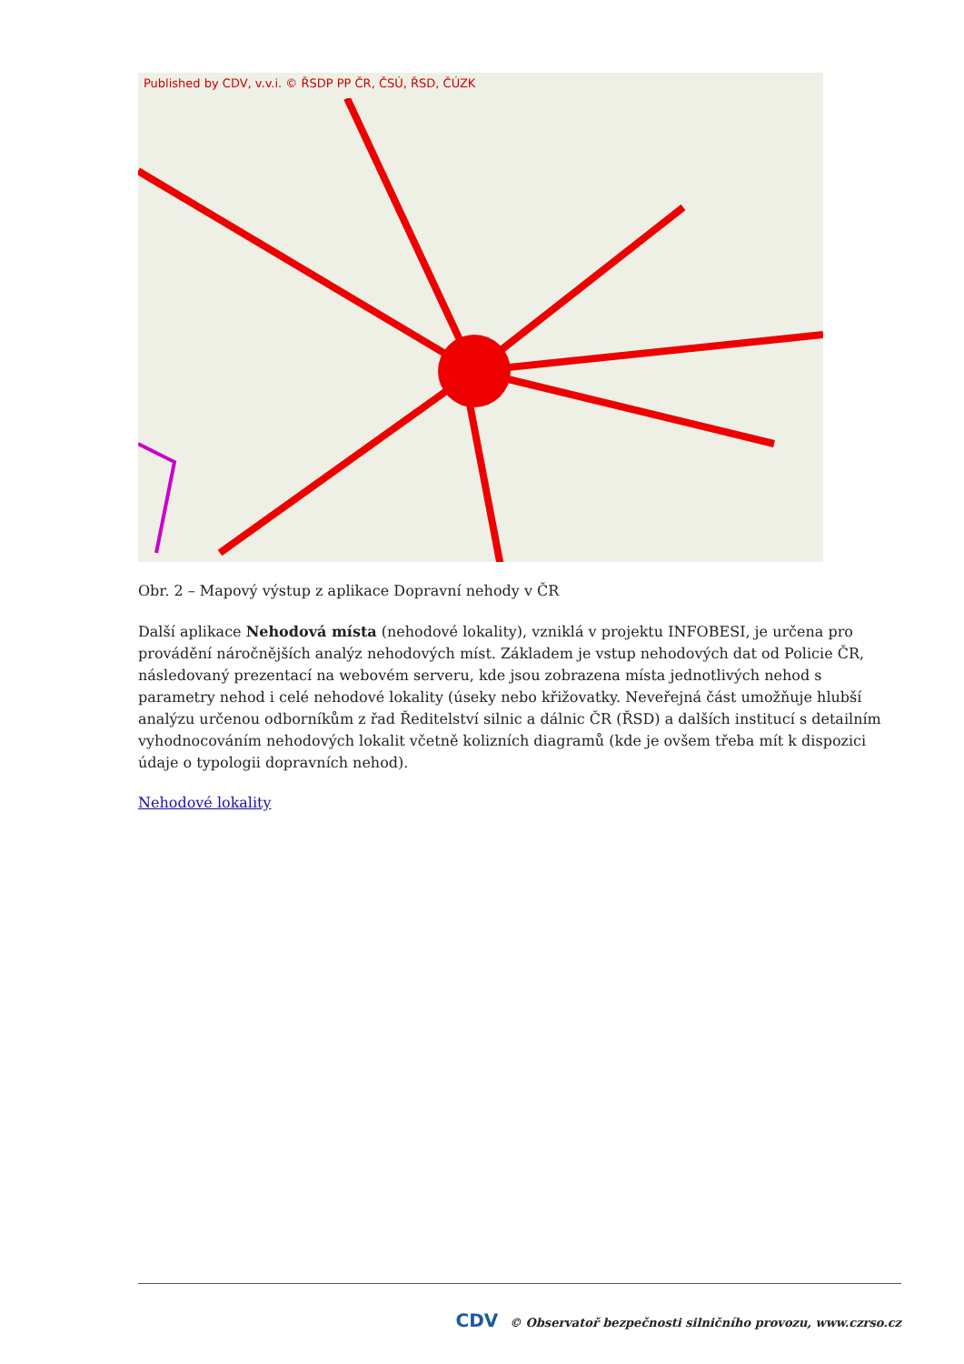Published by CDV, v.v.i. © ŘSDP PP ČR, ČSÚ, ŘSD, ČÚZK
Obr. 2 – Mapový výstup z aplikace Dopravní nehody v ČR
Další aplikace Nehodová místa (nehodové lokality), vzniklá v projektu INFOBESI, je určena pro provádění náročnějších analýz nehodových míst. Základem je vstup nehodových dat od Policie ČR, následovaný prezentací na webovém serveru, kde jsou zobrazena místa jednotlivých nehod s parametry nehod i celé nehodové lokality (úseky nebo křižovatky. Neveřejná část umožňuje hlubší analýzu určenou odborníkům z řad Ředitelství silnic a dálnic ČR (ŘSD) a dalších institucí s detailním vyhodnocováním nehodových lokalit včetně kolizních diagramů (kde je ovšem třeba mít k dispozici údaje o typologii dopravních nehod).
Nehodové lokality
CDV © Observatoř bezpečnosti silničního provozu, www.czrso.cz